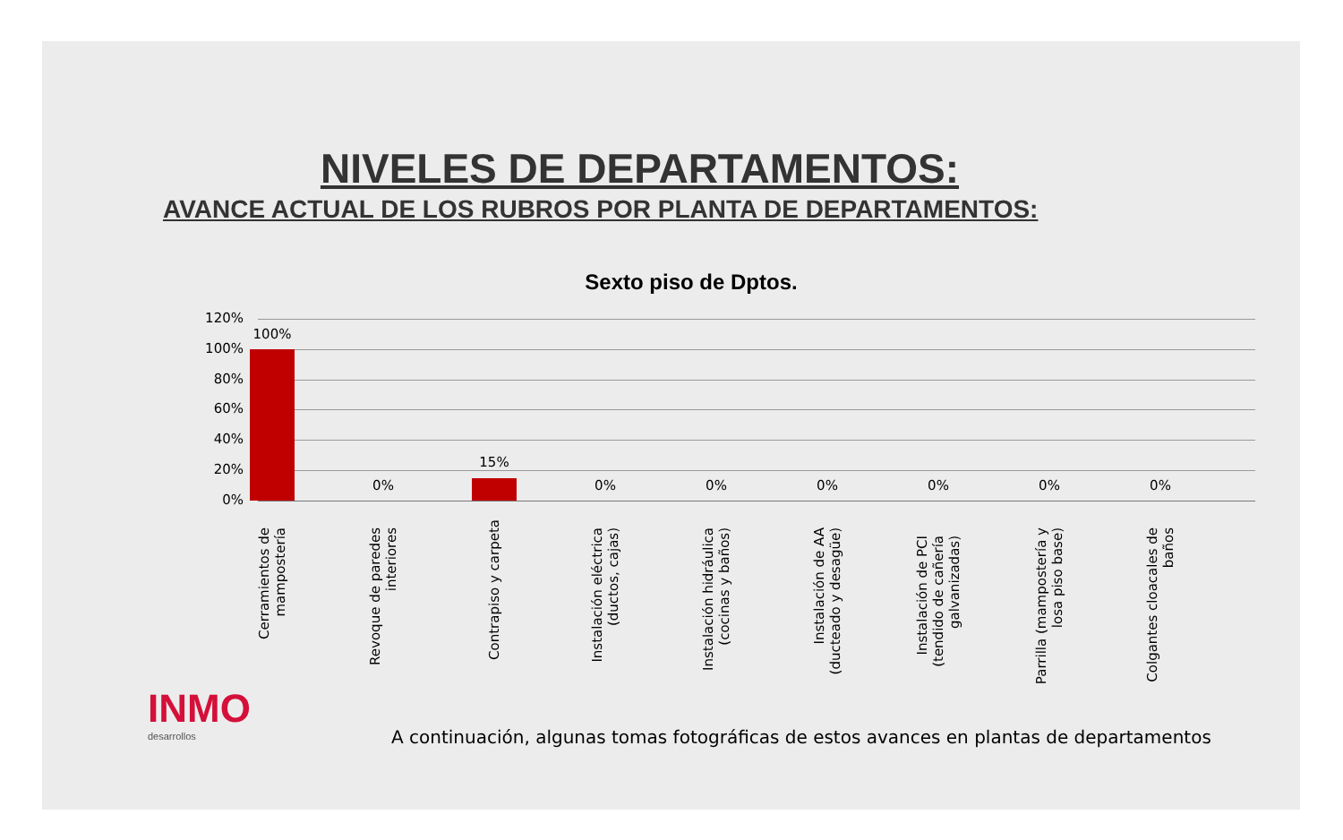NIVELES DE DEPARTAMENTOS:
AVANCE ACTUAL DE LOS RUBROS POR PLANTA DE DEPARTAMENTOS:
Sexto piso de Dptos.
120%
100%
80%
60%
40%
20%
0%
100%
0%
15%
0% 0% 0% 0% 0% 0%
Cerramientos de mampostería
Revoque de paredes interiores
Contrapiso y carpeta
Instalación eléctrica (ductos, cajas)
Instalación hidráulica (cocinas y baños)
Instalación de AA (ducteado y desagüe)
Instalación de PCI (tendido de cañería galvanizadas)
Parrilla (mampostería y losa piso base)
Colgantes cloacales de baños
INMO
desarrollos
A continuación, algunas tomas fotográficas de estos avances en plantas de departamentos